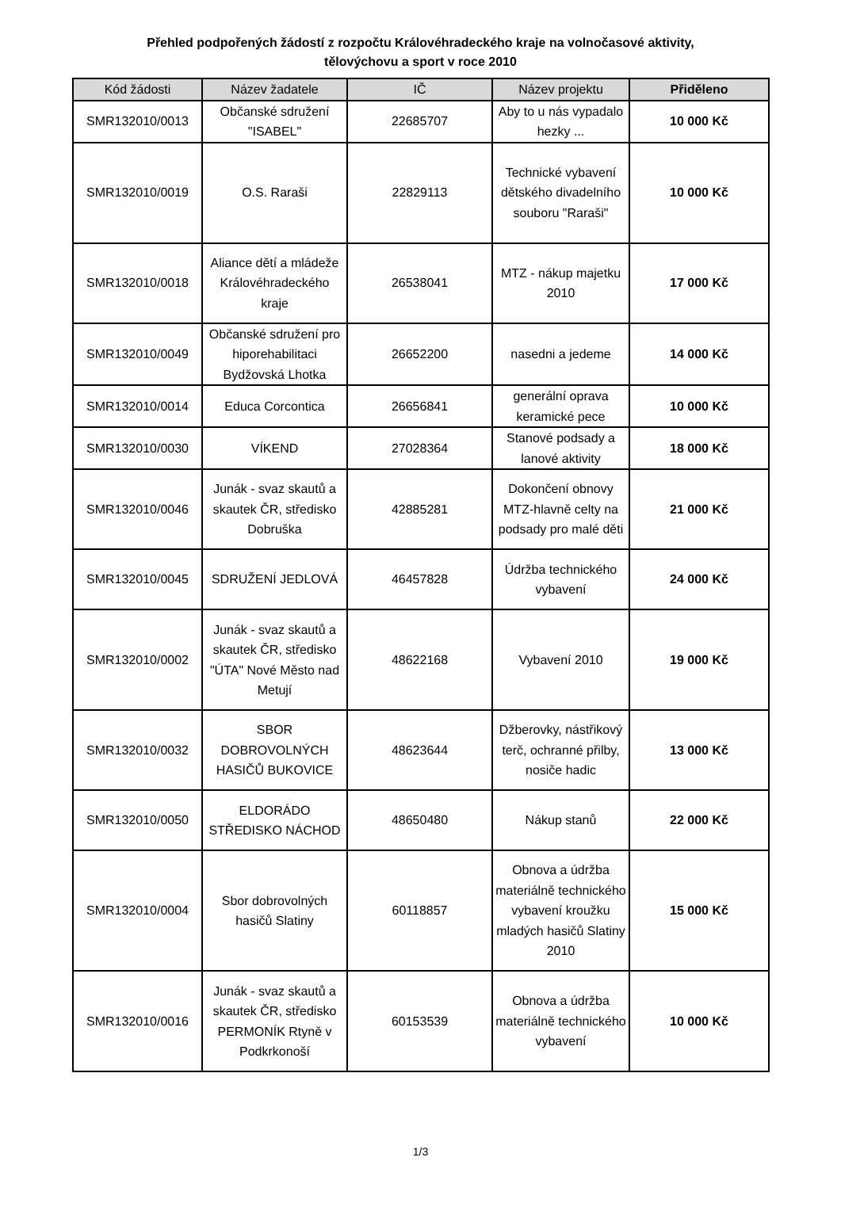Přehled podpořených žádostí z rozpočtu Královéhradeckého kraje na volnočasové aktivity,
tělovýchovu a sport v roce 2010
| Kód žádosti | Název žadatele | IČ | Název projektu | Přiděleno |
| --- | --- | --- | --- | --- |
| SMR132010/0013 | Občanské sdružení "ISABEL" | 22685707 | Aby to u nás vypadalo hezky ... | 10 000 Kč |
| SMR132010/0019 | O.S. Raraši | 22829113 | Technické vybavení dětského divadelního souboru "Raraši" | 10 000 Kč |
| SMR132010/0018 | Aliance dětí a mládeže Královéhradeckého kraje | 26538041 | MTZ - nákup majetku 2010 | 17 000 Kč |
| SMR132010/0049 | Občanské sdružení pro hiporehabilitaci Bydžovská Lhotka | 26652200 | nasedni a jedeme | 14 000 Kč |
| SMR132010/0014 | Educa Corcontica | 26656841 | generální oprava keramické pece | 10 000 Kč |
| SMR132010/0030 | VÍKEND | 27028364 | Stanové podsady a lanové aktivity | 18 000 Kč |
| SMR132010/0046 | Junák - svaz skautů a skautek ČR, středisko Dobruška | 42885281 | Dokončení obnovy MTZ-hlavně celty na podsady pro malé děti | 21 000 Kč |
| SMR132010/0045 | SDRUŽENÍ JEDLOVÁ | 46457828 | Údržba technického vybavení | 24 000 Kč |
| SMR132010/0002 | Junák - svaz skautů a skautek ČR, středisko "ÚTA" Nové Město nad Metují | 48622168 | Vybavení 2010 | 19 000 Kč |
| SMR132010/0032 | SBOR DOBROVOLNÝCH HASIČŮ BUKOVICE | 48623644 | Džberovky, nástřikový terč, ochranné přilby, nosiče hadic | 13 000 Kč |
| SMR132010/0050 | ELDORÁDO STŘEDISKO NÁCHOD | 48650480 | Nákup stanů | 22 000 Kč |
| SMR132010/0004 | Sbor dobrovolných hasičů Slatiny | 60118857 | Obnova a údržba materiálně technického vybavení kroužku mladých hasičů Slatiny 2010 | 15 000 Kč |
| SMR132010/0016 | Junák - svaz skautů a skautek ČR, středisko PERMONÍK Rtyně v Podkrkonoší | 60153539 | Obnova a údržba materiálně technického vybavení | 10 000 Kč |
1/3